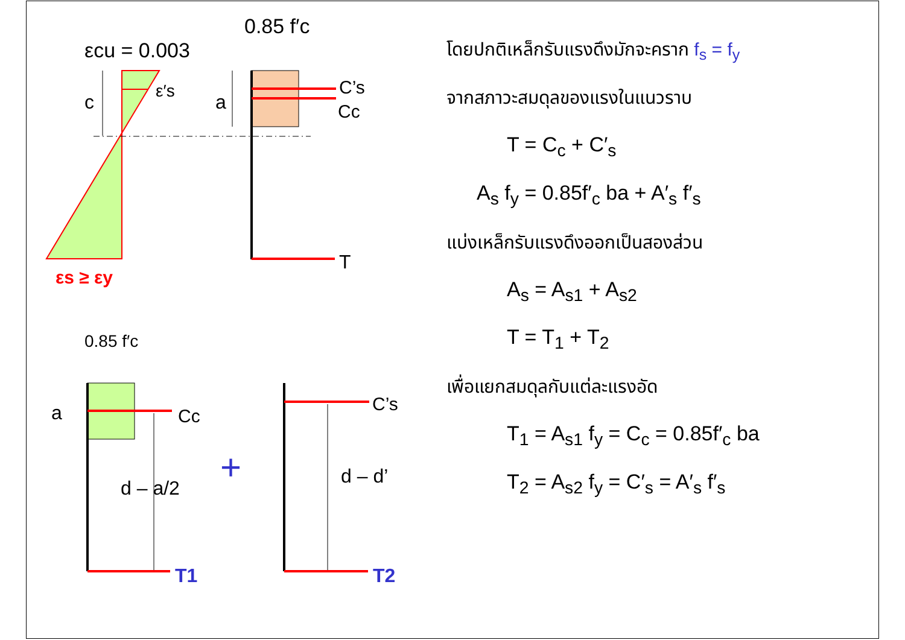โดยปกติเหล็กรับแรงดึงมักจะคราก f<sub>s</sub> = f<sub>y</sub>
จากสภาวะสมดุลของแรงในแนวราบ
T = C<sub>c</sub> + C′<sub>s</sub>
A<sub>s</sub> f<sub>y</sub> = 0.85f′<sub>c</sub> ba + A′<sub>s</sub> f′<sub>s</sub>
แบ่งเหล็กรับแรงดึงออกเป็นสองส่วน
A<sub>s</sub> = A<sub>s1</sub> + A<sub>s2</sub>
T = T<sub>1</sub> + T<sub>2</sub>
เพื่อแยกสมดุลกับแต่ละแรงอัด
T<sub>1</sub> = A<sub>s1</sub> f<sub>y</sub> = C<sub>c</sub> = 0.85f′<sub>c</sub> ba
T<sub>2</sub> = A<sub>s2</sub> f<sub>y</sub> = C′<sub>s</sub> = A′<sub>s</sub> f′<sub>s</sub>
c
εcu = 0.003
ε′s
εs ≥ εy
0.85 f′c
a
C’s
Cc
T
0.85 f′c
a
Cc
_
d – a/2
T1
+
d – d’
C’s
T2